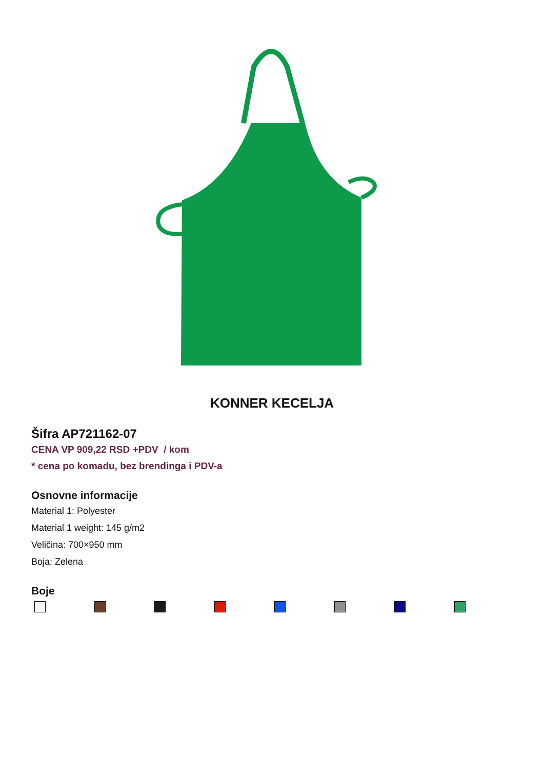KONNER KECELJA
Šifra AP721162-07
CENA VP 909,22 RSD +PDV / kom
* cena po komadu, bez brendinga i PDV-a
Osnovne informacije
Material 1: Polyester
Material 1 weight: 145 g/m2
Veličina: 700×950 mm
Boja: Zelena
Boje